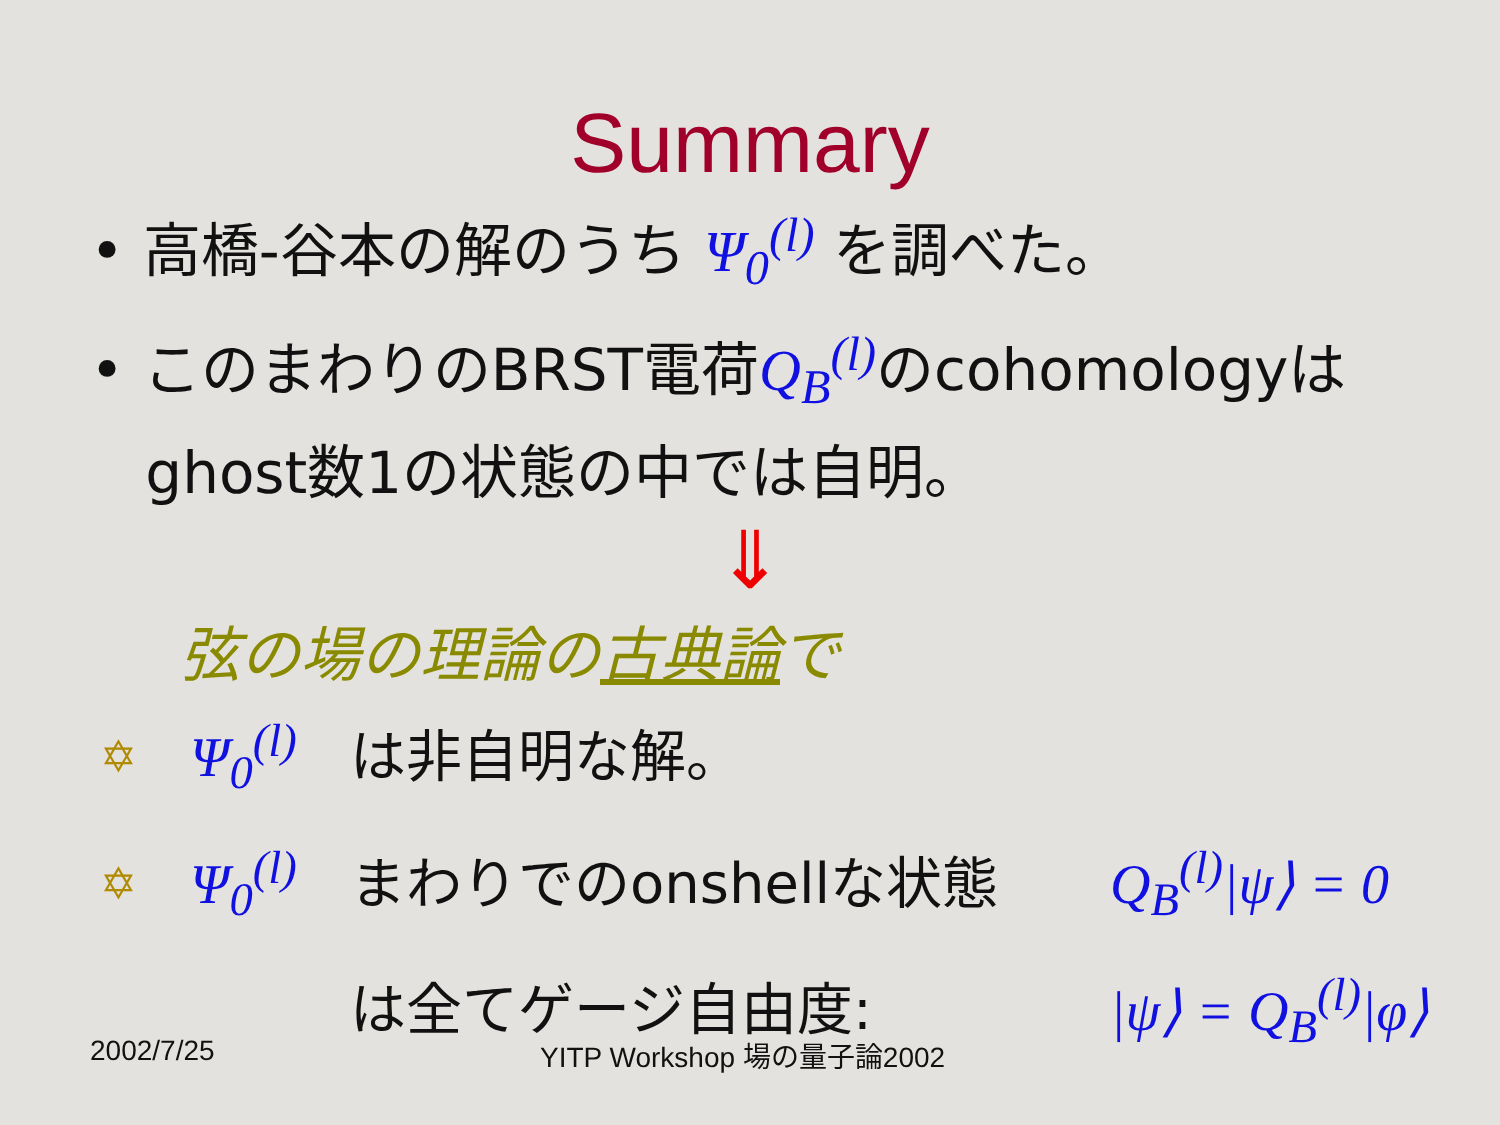Summary
• 高橋-谷本の解のうち Ψ<sub>0</sub><sup>(l)</sup> を調べた。
• このまわりのBRST電荷Q<sub>B</sub><sup>(l)</sup> のcohomologyは
ghost数1の状態の中では自明。
⇓
弦の場の理論の古典論で
✡ Ψ<sub>0</sub><sup>(l)</sup> は非自明な解。
✡ Ψ<sub>0</sub><sup>(l)</sup> まわりでのonshellな状態 Q<sub>B</sub><sup>(l)</sup>|ψ⟩ = 0
は全てゲージ自由度: |ψ⟩ = Q<sub>B</sub><sup>(l)</sup>|φ⟩
2002/7/25 YITP Workshop 場の量子論2002